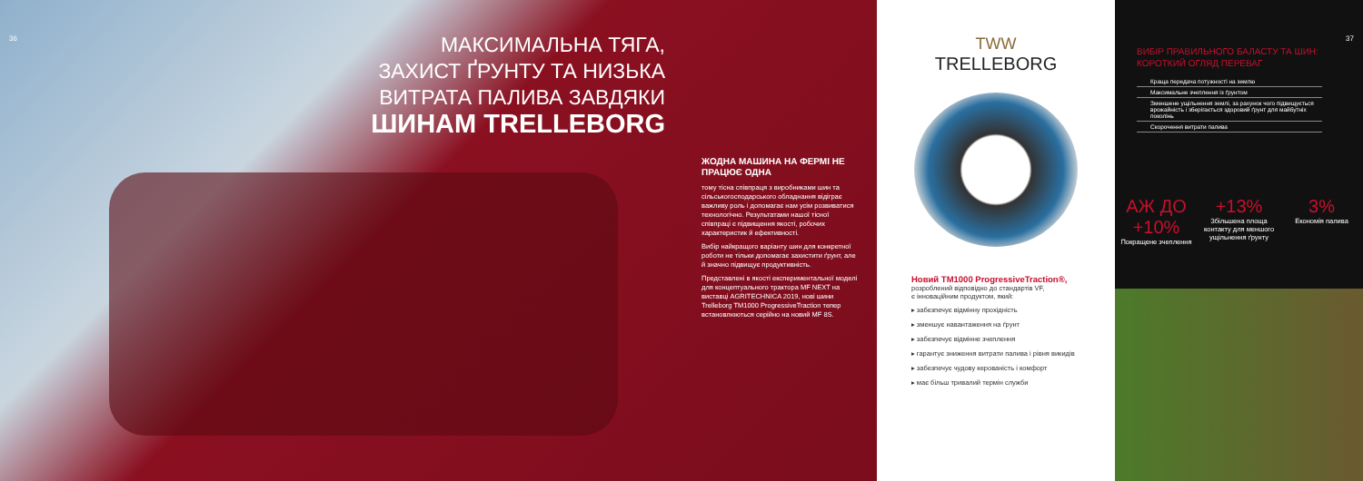36
МАКСИМАЛЬНА ТЯГА,
ЗАХИСТ ҐРУНТУ ТА НИЗЬКА
ВИТРАТА ПАЛИВА ЗАВДЯКИ
ШИНАМ TRELLEBORG
ЖОДНА МАШИНА НА ФЕРМІ НЕ ПРАЦЮЄ ОДНА
тому тісна співпраця з виробниками шин та сільськогосподарського обладнання відіграє важливу роль і допомагає нам усім розвиватися технологічно. Результатами нашої тісної співпраці є підвищення якості, робочих характеристик й ефективності.
Вибір найкращого варіанту шин для конкретної роботи не тільки допомагає захистити ґрунт, але й значно підвищує продуктивність.
Представлені в якості експериментальної моделі для концептуального трактора MF NEXT на виставці AGRITECHNICA 2019, нові шини Trelleborg TM1000 ProgressiveTraction тепер встановлюються серійно на новий MF 8S.
TWW
TRELLEBORG
Новий TM1000 ProgressiveTraction®,
розроблений відповідно до стандартів VF,
є інноваційним продуктом, який:
▸ забезпечує відмінну прохідність
▸ зменшує навантаження на ґрунт
▸ забезпечує відмінне зчеплення
▸ гарантує зниження витрати палива і рівня викидів
▸ забезпечує чудову керованість і комфорт
▸ має більш тривалий термін служби
37
ВИБІР ПРАВИЛЬНОГО БАЛАСТУ ТА ШИН:
КОРОТКИЙ ОГЛЯД ПЕРЕВАГ
Краща передача потужності на землю
Максимальне зчеплення із ґрунтом
Зменшене ущільнення землі, за рахунок чого підвищується врожайність і зберігається здоровий ґрунт для майбутніх поколінь
Скорочення витрати палива
АЖ ДО +10%
Покращене зчеплення
+13%
Збільшена площа контакту для меншого ущільнення ґрунту
3%
Економія палива